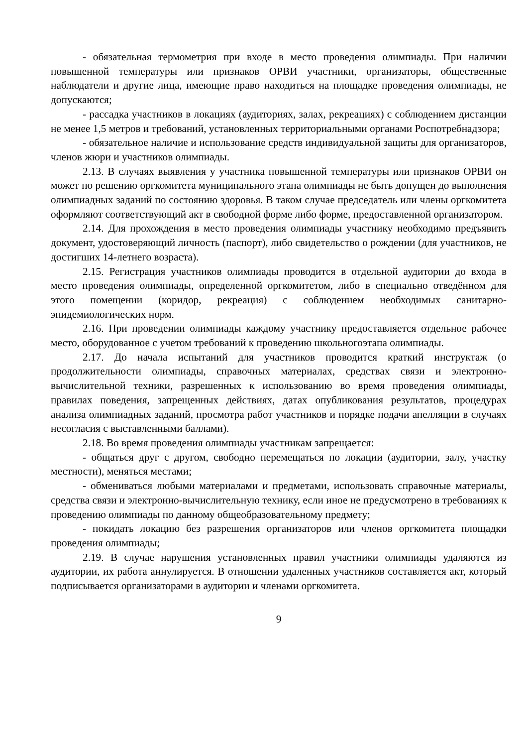- обязательная термометрия при входе в место проведения олимпиады. При наличии повышенной температуры или признаков ОРВИ участники, организаторы, общественные наблюдатели и другие лица, имеющие право находиться на площадке проведения олимпиады, не допускаются;
- рассадка участников в локациях (аудиториях, залах, рекреациях) с соблюдением дистанции не менее 1,5 метров и требований, установленных территориальными органами Роспотребнадзора;
- обязательное наличие и использование средств индивидуальной защиты для организаторов, членов жюри и участников олимпиады.
2.13. В случаях выявления у участника повышенной температуры или признаков ОРВИ он может по решению оргкомитета муниципального этапа олимпиады не быть допущен до выполнения олимпиадных заданий по состоянию здоровья. В таком случае председатель или члены оргкомитета оформляют соответствующий акт в свободной форме либо форме, предоставленной организатором.
2.14. Для прохождения в место проведения олимпиады участнику необходимо предъявить документ, удостоверяющий личность (паспорт), либо свидетельство о рождении (для участников, не достигших 14-летнего возраста).
2.15. Регистрация участников олимпиады проводится в отдельной аудитории до входа в место проведения олимпиады, определенной оргкомитетом, либо в специально отведённом для этого помещении (коридор, рекреация) с соблюдением необходимых санитарно-эпидемиологических норм.
2.16. При проведении олимпиады каждому участнику предоставляется отдельное рабочее место, оборудованное с учетом требований к проведению школьногоэтапа олимпиады.
2.17. До начала испытаний для участников проводится краткий инструктаж (о продолжительности олимпиады, справочных материалах, средствах связи и электронно-вычислительной техники, разрешенных к использованию во время проведения олимпиады, правилах поведения, запрещенных действиях, датах опубликования результатов, процедурах анализа олимпиадных заданий, просмотра работ участников и порядке подачи апелляции в случаях несогласия с выставленными баллами).
2.18. Во время проведения олимпиады участникам запрещается:
- общаться друг с другом, свободно перемещаться по локации (аудитории, залу, участку местности), меняться местами;
- обмениваться любыми материалами и предметами, использовать справочные материалы, средства связи и электронно-вычислительную технику, если иное не предусмотрено в требованиях к проведению олимпиады по данному общеобразовательному предмету;
- покидать локацию без разрешения организаторов или членов оргкомитета площадки проведения олимпиады;
2.19. В случае нарушения установленных правил участники олимпиады удаляются из аудитории, их работа аннулируется. В отношении удаленных участников составляется акт, который подписывается организаторами в аудитории и членами оргкомитета.
9